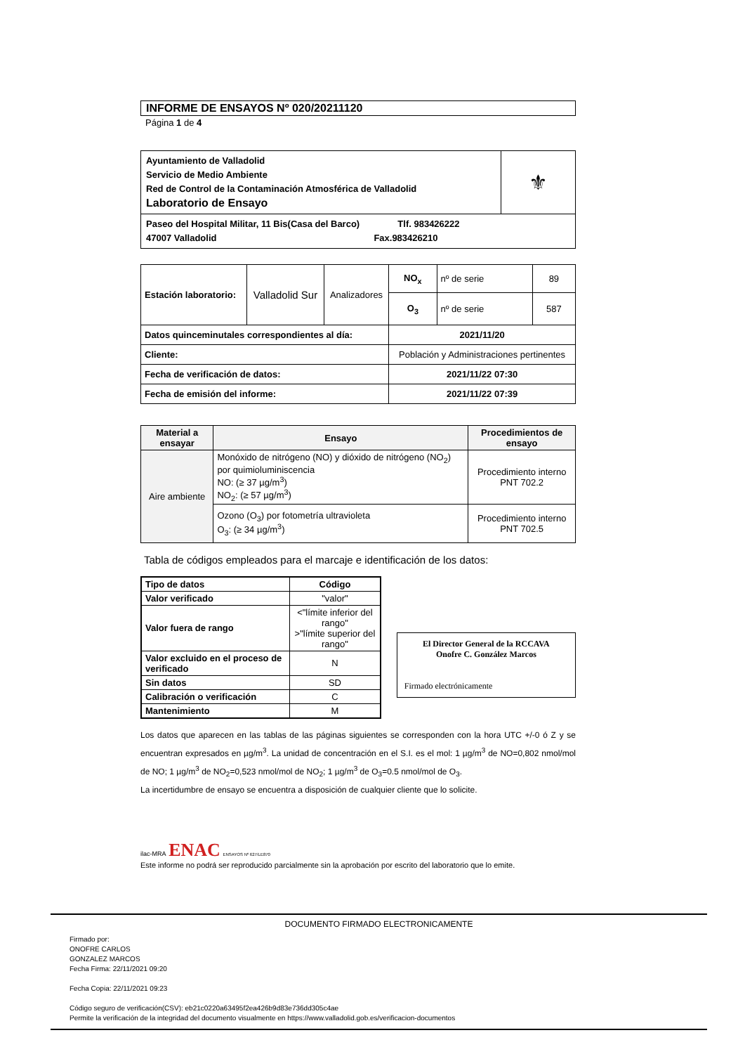INFORME DE ENSAYOS Nº 020/20211120
Página 1 de 4
| Ayuntamiento de Valladolid Servicio de Medio Ambiente Red de Control de la Contaminación Atmosférica de Valladolid Laboratorio de Ensayo | ⚜ |
| Paseo del Hospital Militar, 11 Bis(Casa del Barco) Tlf. 983426222 47007 Valladolid Fax.983426210 | |
| Estación laboratorio: | Valladolid Sur | Analizadores | NO<sub>x</sub> | nº de serie | 89 |
| | | | O<sub>3</sub> | nº de serie | 587 |
| Datos quinceminutales correspondientes al día: | | | 2021/11/20 | | |
| Cliente: | | | Población y Administraciones pertinentes | | |
| Fecha de verificación de datos: | | | 2021/11/22 07:30 | | |
| Fecha de emisión del informe: | | | 2021/11/22 07:39 | | |
| Material a ensayar | Ensayo | Procedimientos de ensayo |
| --- | --- | --- |
| Aire ambiente | Monóxido de nitrógeno (NO) y dióxido de nitrógeno (NO<sub>2</sub>) por quimioluminiscencia NO: (≥ 37 µg/m<sup>3</sup>) NO<sub>2</sub>: (≥ 57 µg/m<sup>3</sup>) | Procedimiento interno PNT 702.2 |
| | Ozono (O<sub>3</sub>) por fotometría ultravioleta O<sub>3</sub>: (≥ 34 µg/m<sup>3</sup>) | Procedimiento interno PNT 702.5 |
Tabla de códigos empleados para el marcaje e identificación de los datos:
| Tipo de datos | Código |
| --- | --- |
| Valor verificado | "valor" |
| Valor fuera de rango | <"límite inferior del rango" >"límite superior del rango" |
| Valor excluido en el proceso de verificado | N |
| Sin datos | SD |
| Calibración o verificación | C |
| Mantenimiento | M |
El Director General de la RCCAVA
Onofre C. González Marcos
Firmado electrónicamente
Los datos que aparecen en las tablas de las páginas siguientes se corresponden con la hora UTC +/-0 ó Z y se encuentran expresados en µg/m<sup>3</sup>. La unidad de concentración en el S.I. es el mol: 1 µg/m<sup>3</sup> de NO=0,802 nmol/mol de NO; 1 µg/m<sup>3</sup> de NO<sub>2</sub>=0,523 nmol/mol de NO<sub>2</sub>; 1 µg/m<sup>3</sup> de O<sub>3</sub>=0.5 nmol/mol de O<sub>3</sub>.
La incertidumbre de ensayo se encuentra a disposición de cualquier cliente que lo solicite.
ilac-MRA ENAC ENSAYOS Nº 627/LE870
Este informe no podrá ser reproducido parcialmente sin la aprobación por escrito del laboratorio que lo emite.
DOCUMENTO FIRMADO ELECTRONICAMENTE
Firmado por:
ONOFRE CARLOS
GONZALEZ MARCOS
Fecha Firma: 22/11/2021 09:20
Fecha Copia: 22/11/2021 09:23
Código seguro de verificación(CSV): eb21c0220a63495f2ea426b9d83e736dd305c4ae
Permite la verificación de la integridad del documento visualmente en https://www.valladolid.gob.es/verificacion-documentos